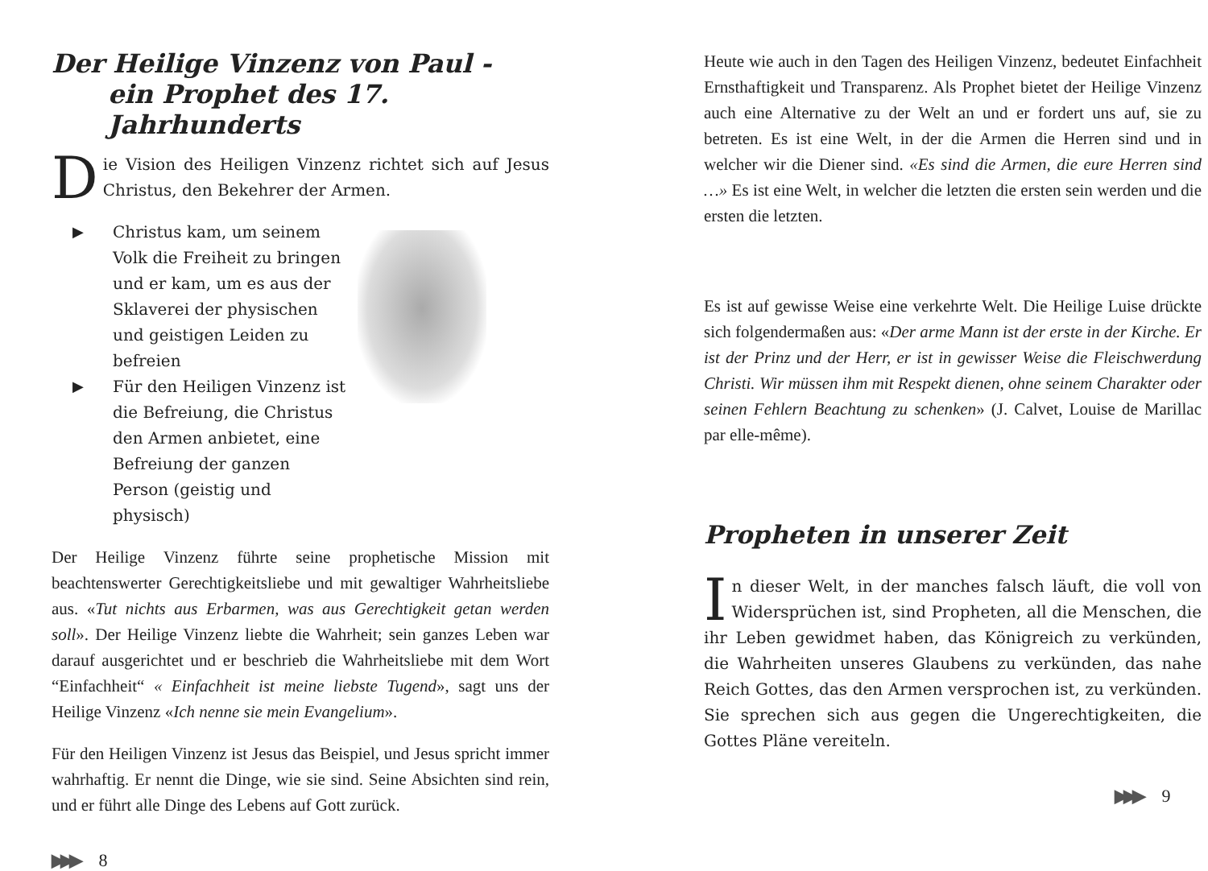Der Heilige Vinzenz von Paul -
ein Prophet des 17. Jahrhunderts
Die Vision des Heiligen Vinzenz richtet sich auf Jesus Christus, den Bekehrer der Armen.
▶ Christus kam, um seinem Volk die Freiheit zu bringen und er kam, um es aus der Sklaverei der physischen und geistigen Leiden zu befreien
▶ Für den Heiligen Vinzenz ist die Befreiung, die Christus den Armen anbietet, eine Befreiung der ganzen Person (geistig und physisch)
Der Heilige Vinzenz führte seine prophetische Mission mit beachtenswerter Gerechtigkeitsliebe und mit gewaltiger Wahrheitsliebe aus. «Tut nichts aus Erbarmen, was aus Gerechtigkeit getan werden soll». Der Heilige Vinzenz liebte die Wahrheit; sein ganzes Leben war darauf ausgerichtet und er beschrieb die Wahrheitsliebe mit dem Wort “Einfachheit“ « Einfachheit ist meine liebste Tugend», sagt uns der Heilige Vinzenz «Ich nenne sie mein Evangelium».
Für den Heiligen Vinzenz ist Jesus das Beispiel, und Jesus spricht immer wahrhaftig. Er nennt die Dinge, wie sie sind. Seine Absichten sind rein, und er führt alle Dinge des Lebens auf Gott zurück.
▶▶▶ 8
Heute wie auch in den Tagen des Heiligen Vinzenz, bedeutet Einfachheit Ernsthaftigkeit und Transparenz. Als Prophet bietet der Heilige Vinzenz auch eine Alternative zu der Welt an und er fordert uns auf, sie zu betreten. Es ist eine Welt, in der die Armen die Herren sind und in welcher wir die Diener sind. «Es sind die Armen, die eure Herren sind …» Es ist eine Welt, in welcher die letzten die ersten sein werden und die ersten die letzten.
Es ist auf gewisse Weise eine verkehrte Welt. Die Heilige Luise drückte sich folgendermaßen aus: «Der arme Mann ist der erste in der Kirche. Er ist der Prinz und der Herr, er ist in gewisser Weise die Fleischwerdung Christi. Wir müssen ihm mit Respekt dienen, ohne seinem Charakter oder seinen Fehlern Beachtung zu schenken» (J. Calvet, Louise de Marillac par elle-même).
Propheten in unserer Zeit
In dieser Welt, in der manches falsch läuft, die voll von Widersprüchen ist, sind Propheten, all die Menschen, die ihr Leben gewidmet haben, das Königreich zu verkünden, die Wahrheiten unseres Glaubens zu verkünden, das nahe Reich Gottes, das den Armen versprochen ist, zu verkünden. Sie sprechen sich aus gegen die Ungerechtigkeiten, die Gottes Pläne vereiteln.
▶▶▶ 9